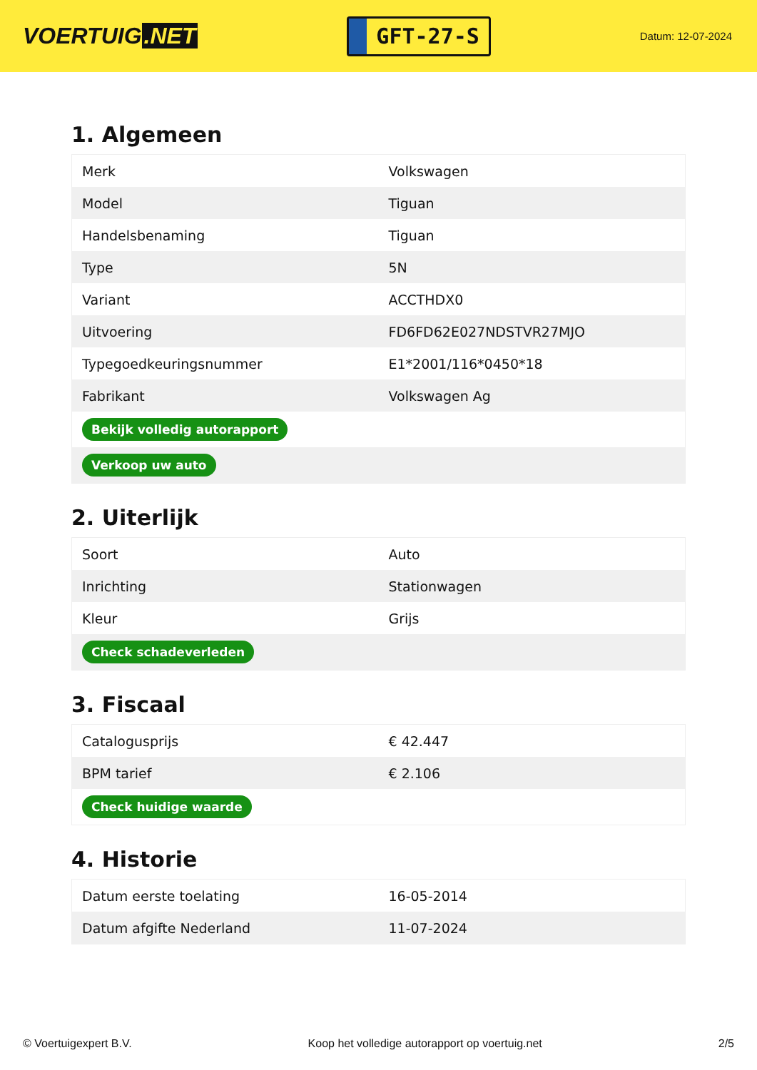VOERTUIG.NET
GFT-27-S
Datum: 12-07-2024
1. Algemeen
| Merk | Volkswagen |
| Model | Tiguan |
| Handelsbenaming | Tiguan |
| Type | 5N |
| Variant | ACCTHDX0 |
| Uitvoering | FD6FD62E027NDSTVR27MJO |
| Typegoedkeuringsnummer | E1*2001/116*0450*18 |
| Fabrikant | Volkswagen Ag |
| Bekijk volledig autorapport | |
| Verkoop uw auto | |
2. Uiterlijk
| Soort | Auto |
| Inrichting | Stationwagen |
| Kleur | Grijs |
| Check schadeverleden | |
3. Fiscaal
| Catalogusprijs | € 42.447 |
| BPM tarief | € 2.106 |
| Check huidige waarde | |
4. Historie
| Datum eerste toelating | 16-05-2014 |
| Datum afgifte Nederland | 11-07-2024 |
© Voertuigexpert B.V. Koop het volledige autorapport op voertuig.net 2/5